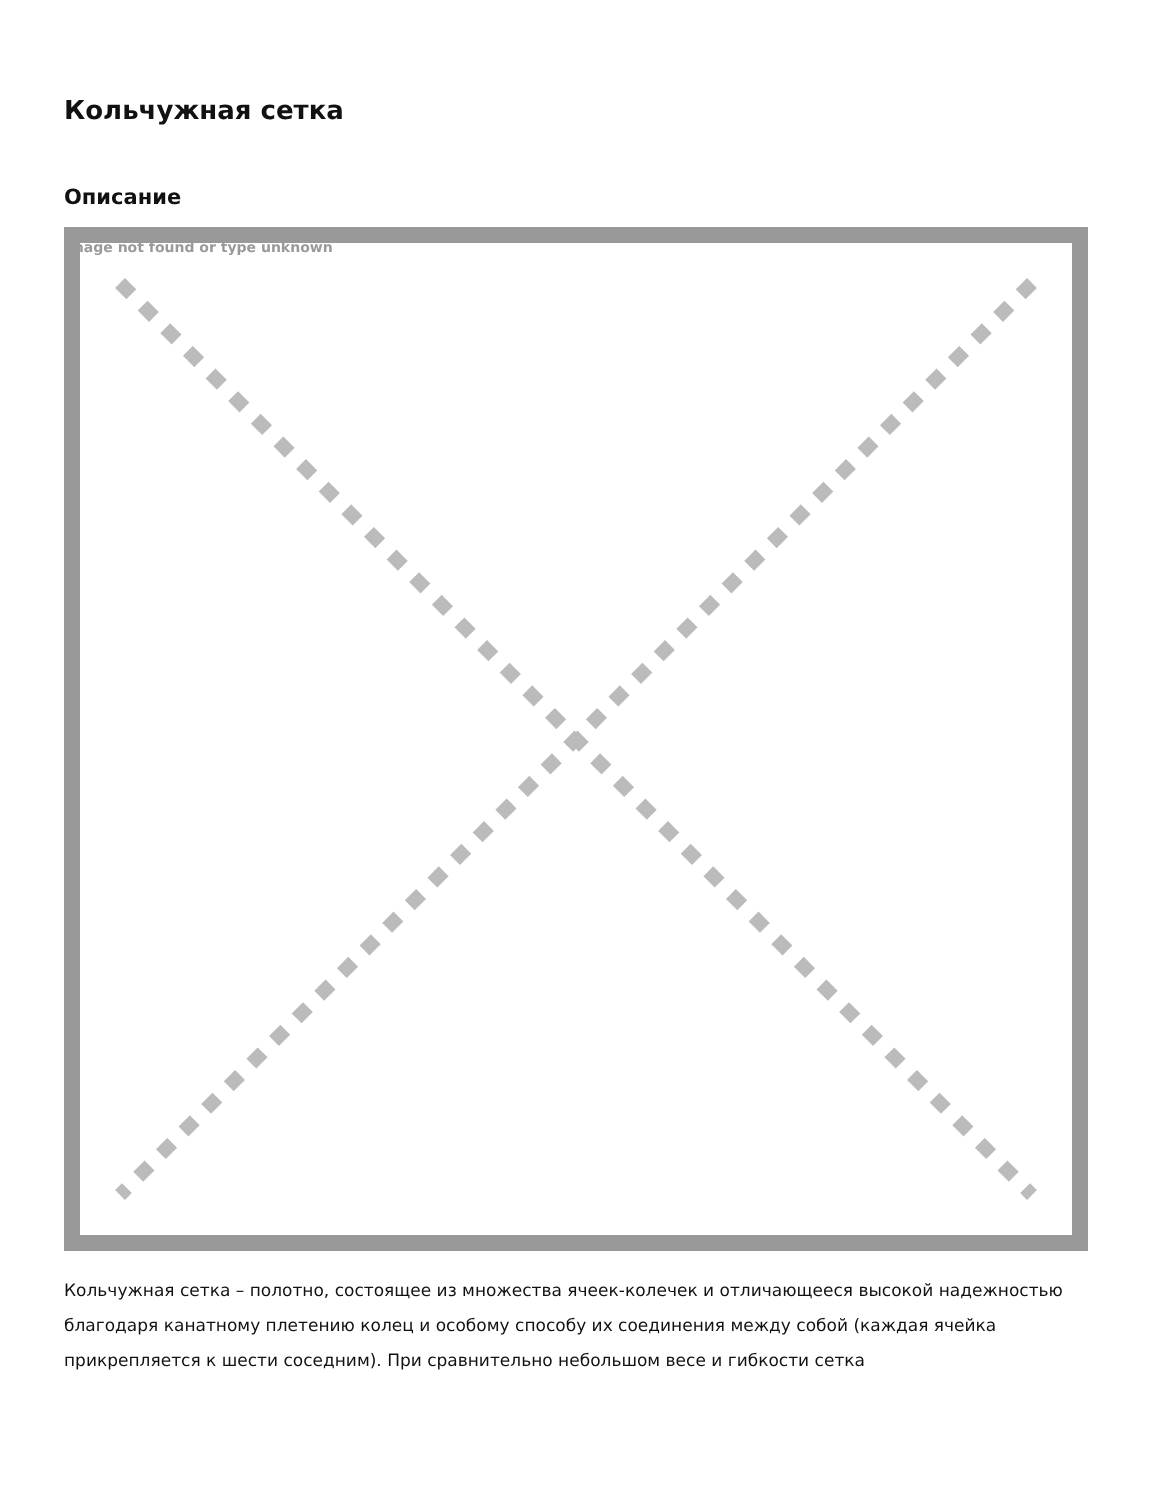Кольчужная сетка
Описание
Image not found or type unknown
Кольчужная сетка – полотно, состоящее из множества ячеек-колечек и отличающееся высокой надежностью благодаря канатному плетению колец и особому способу их соединения между собой (каждая ячейка прикрепляется к шести соседним). При сравнительно небольшом весе и гибкости сетка